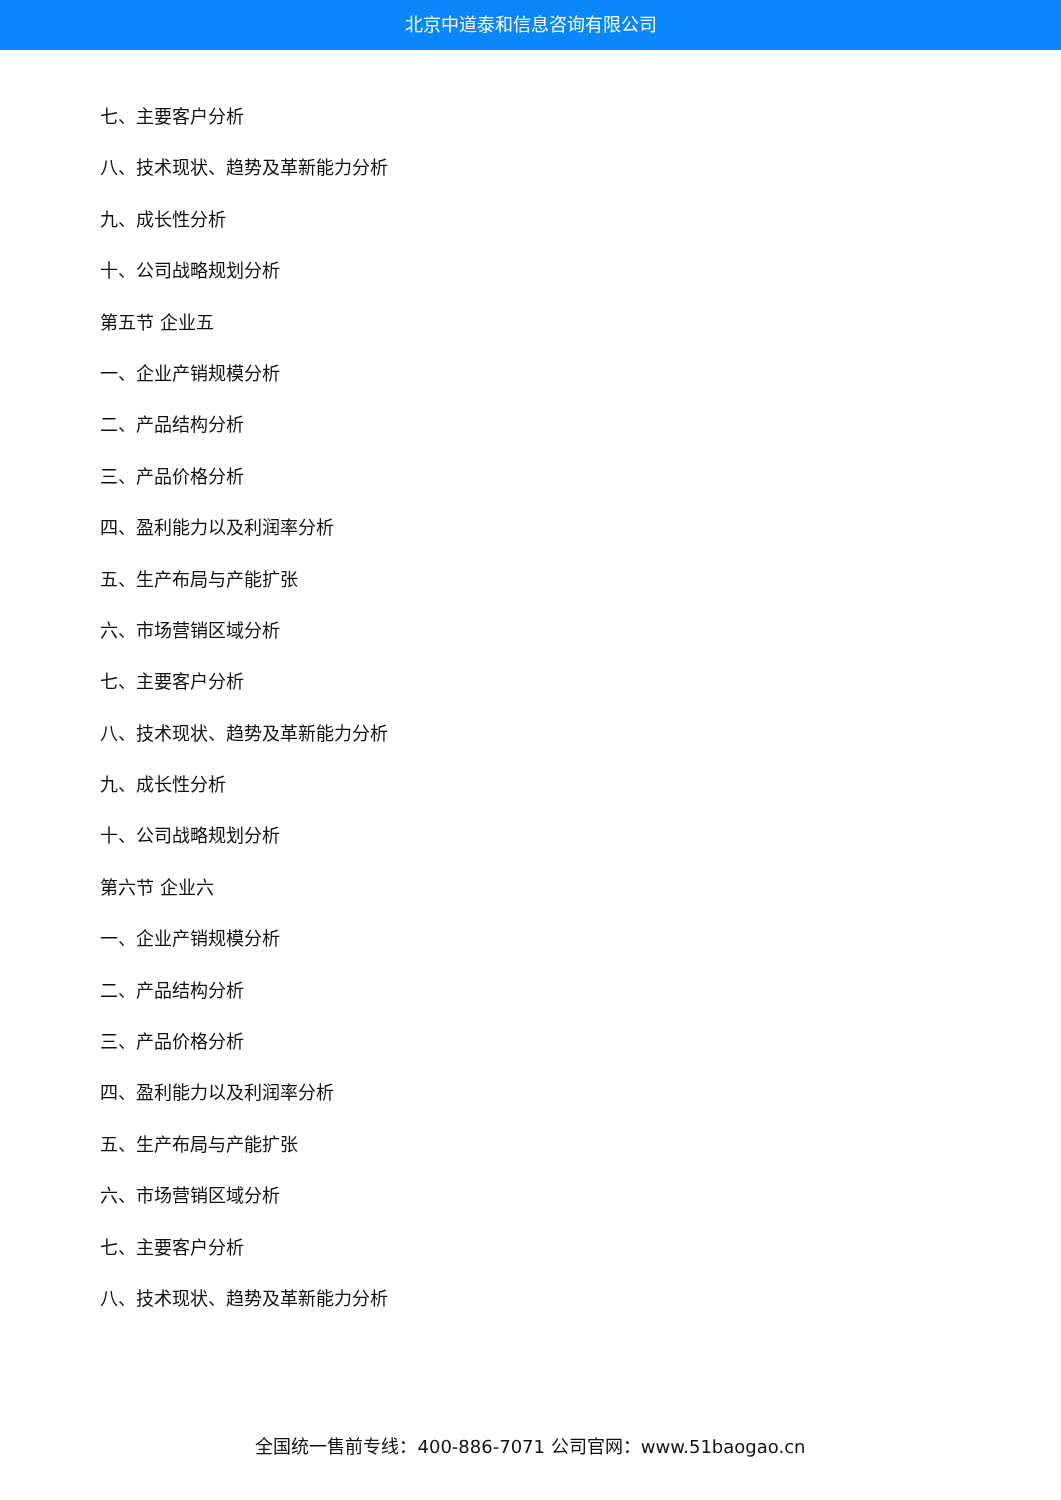北京中道泰和信息咨询有限公司
七、主要客户分析
八、技术现状、趋势及革新能力分析
九、成长性分析
十、公司战略规划分析
第五节 企业五
一、企业产销规模分析
二、产品结构分析
三、产品价格分析
四、盈利能力以及利润率分析
五、生产布局与产能扩张
六、市场营销区域分析
七、主要客户分析
八、技术现状、趋势及革新能力分析
九、成长性分析
十、公司战略规划分析
第六节 企业六
一、企业产销规模分析
二、产品结构分析
三、产品价格分析
四、盈利能力以及利润率分析
五、生产布局与产能扩张
六、市场营销区域分析
七、主要客户分析
八、技术现状、趋势及革新能力分析
全国统一售前专线：400-886-7071 公司官网：www.51baogao.cn